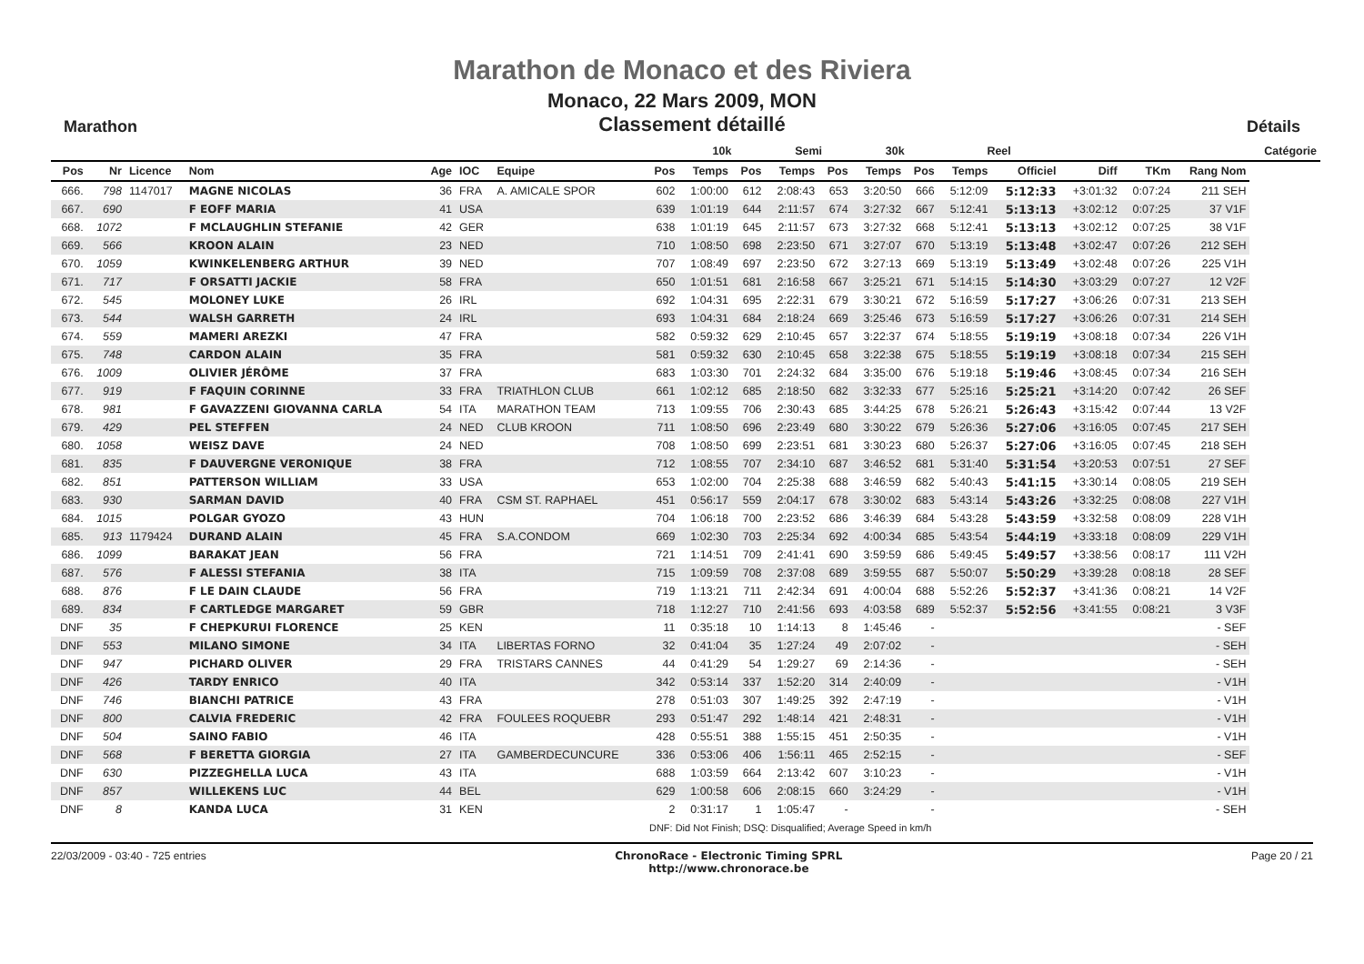Marathon de Monaco et des Riviera
Monaco, 22 Mars 2009, MON
Marathon Classement détaillé Détails
| | | | | | | | | 10k | | Semi | | 30k | | Reel | | | | | Catégorie |
| --- | --- | --- | --- | --- | --- | --- | --- | --- | --- | --- | --- | --- | --- | --- | --- | --- | --- | --- | --- |
| Pos | Nr | Licence | Nom | Age | IOC | Equipe | Pos | Temps | Pos | Temps | Pos | Temps | Pos | Temps | Officiel | Diff | TKm | Rang Nom | |
| 666. | 798 | 1147017 | MAGNE NICOLAS | 36 | FRA | A. AMICALE SPOR | 602 | 1:00:00 | 612 | 2:08:43 | 653 | 3:20:50 | 666 | 5:12:09 | 5:12:33 | +3:01:32 | 0:07:24 | 211 SEH | |
| 667. | 690 | | F EOFF MARIA | 41 | USA | | 639 | 1:01:19 | 644 | 2:11:57 | 674 | 3:27:32 | 667 | 5:12:41 | 5:13:13 | +3:02:12 | 0:07:25 | 37 V1F | |
| 668. | 1072 | | F MCLAUGHLIN STEFANIE | 42 | GER | | 638 | 1:01:19 | 645 | 2:11:57 | 673 | 3:27:32 | 668 | 5:12:41 | 5:13:13 | +3:02:12 | 0:07:25 | 38 V1F | |
| 669. | 566 | | KROON ALAIN | 23 | NED | | 710 | 1:08:50 | 698 | 2:23:50 | 671 | 3:27:07 | 670 | 5:13:19 | 5:13:48 | +3:02:47 | 0:07:26 | 212 SEH | |
| 670. | 1059 | | KWINKELENBERG ARTHUR | 39 | NED | | 707 | 1:08:49 | 697 | 2:23:50 | 672 | 3:27:13 | 669 | 5:13:19 | 5:13:49 | +3:02:48 | 0:07:26 | 225 V1H | |
| 671. | 717 | | F ORSATTI JACKIE | 58 | FRA | | 650 | 1:01:51 | 681 | 2:16:58 | 667 | 3:25:21 | 671 | 5:14:15 | 5:14:30 | +3:03:29 | 0:07:27 | 12 V2F | |
| 672. | 545 | | MOLONEY LUKE | 26 | IRL | | 692 | 1:04:31 | 695 | 2:22:31 | 679 | 3:30:21 | 672 | 5:16:59 | 5:17:27 | +3:06:26 | 0:07:31 | 213 SEH | |
| 673. | 544 | | WALSH GARRETH | 24 | IRL | | 693 | 1:04:31 | 684 | 2:18:24 | 669 | 3:25:46 | 673 | 5:16:59 | 5:17:27 | +3:06:26 | 0:07:31 | 214 SEH | |
| 674. | 559 | | MAMERI AREZKI | 47 | FRA | | 582 | 0:59:32 | 629 | 2:10:45 | 657 | 3:22:37 | 674 | 5:18:55 | 5:19:19 | +3:08:18 | 0:07:34 | 226 V1H | |
| 675. | 748 | | CARDON ALAIN | 35 | FRA | | 581 | 0:59:32 | 630 | 2:10:45 | 658 | 3:22:38 | 675 | 5:18:55 | 5:19:19 | +3:08:18 | 0:07:34 | 215 SEH | |
| 676. | 1009 | | OLIVIER JÉRÔME | 37 | FRA | | 683 | 1:03:30 | 701 | 2:24:32 | 684 | 3:35:00 | 676 | 5:19:18 | 5:19:46 | +3:08:45 | 0:07:34 | 216 SEH | |
| 677. | 919 | | F FAQUIN CORINNE | 33 | FRA | TRIATHLON CLUB | 661 | 1:02:12 | 685 | 2:18:50 | 682 | 3:32:33 | 677 | 5:25:16 | 5:25:21 | +3:14:20 | 0:07:42 | 26 SEF | |
| 678. | 981 | | F GAVAZZENI GIOVANNA CARLA | 54 | ITA | MARATHON TEAM | 713 | 1:09:55 | 706 | 2:30:43 | 685 | 3:44:25 | 678 | 5:26:21 | 5:26:43 | +3:15:42 | 0:07:44 | 13 V2F | |
| 679. | 429 | | PEL STEFFEN | 24 | NED | CLUB KROON | 711 | 1:08:50 | 696 | 2:23:49 | 680 | 3:30:22 | 679 | 5:26:36 | 5:27:06 | +3:16:05 | 0:07:45 | 217 SEH | |
| 680. | 1058 | | WEISZ DAVE | 24 | NED | | 708 | 1:08:50 | 699 | 2:23:51 | 681 | 3:30:23 | 680 | 5:26:37 | 5:27:06 | +3:16:05 | 0:07:45 | 218 SEH | |
| 681. | 835 | | F DAUVERGNE VERONIQUE | 38 | FRA | | 712 | 1:08:55 | 707 | 2:34:10 | 687 | 3:46:52 | 681 | 5:31:40 | 5:31:54 | +3:20:53 | 0:07:51 | 27 SEF | |
| 682. | 851 | | PATTERSON WILLIAM | 33 | USA | | 653 | 1:02:00 | 704 | 2:25:38 | 688 | 3:46:59 | 682 | 5:40:43 | 5:41:15 | +3:30:14 | 0:08:05 | 219 SEH | |
| 683. | 930 | | SARMAN DAVID | 40 | FRA | CSM ST. RAPHAEL | 451 | 0:56:17 | 559 | 2:04:17 | 678 | 3:30:02 | 683 | 5:43:14 | 5:43:26 | +3:32:25 | 0:08:08 | 227 V1H | |
| 684. | 1015 | | POLGAR GYOZO | 43 | HUN | | 704 | 1:06:18 | 700 | 2:23:52 | 686 | 3:46:39 | 684 | 5:43:28 | 5:43:59 | +3:32:58 | 0:08:09 | 228 V1H | |
| 685. | 913 | 1179424 | DURAND ALAIN | 45 | FRA | S.A.CONDOM | 669 | 1:02:30 | 703 | 2:25:34 | 692 | 4:00:34 | 685 | 5:43:54 | 5:44:19 | +3:33:18 | 0:08:09 | 229 V1H | |
| 686. | 1099 | | BARAKAT JEAN | 56 | FRA | | 721 | 1:14:51 | 709 | 2:41:41 | 690 | 3:59:59 | 686 | 5:49:45 | 5:49:57 | +3:38:56 | 0:08:17 | 111 V2H | |
| 687. | 576 | | F ALESSI STEFANIA | 38 | ITA | | 715 | 1:09:59 | 708 | 2:37:08 | 689 | 3:59:55 | 687 | 5:50:07 | 5:50:29 | +3:39:28 | 0:08:18 | 28 SEF | |
| 688. | 876 | | F LE DAIN CLAUDE | 56 | FRA | | 719 | 1:13:21 | 711 | 2:42:34 | 691 | 4:00:04 | 688 | 5:52:26 | 5:52:37 | +3:41:36 | 0:08:21 | 14 V2F | |
| 689. | 834 | | F CARTLEDGE MARGARET | 59 | GBR | | 718 | 1:12:27 | 710 | 2:41:56 | 693 | 4:03:58 | 689 | 5:52:37 | 5:52:56 | +3:41:55 | 0:08:21 | 3 V3F | |
| DNF | 35 | | F CHEPKURUI FLORENCE | 25 | KEN | | 11 | 0:35:18 | 10 | 1:14:13 | 8 | 1:45:46 | - | | | | | - SEF | |
| DNF | 553 | | MILANO SIMONE | 34 | ITA | LIBERTAS FORNO | 32 | 0:41:04 | 35 | 1:27:24 | 49 | 2:07:02 | - | | | | | - SEH | |
| DNF | 947 | | PICHARD OLIVER | 29 | FRA | TRISTARS CANNES | 44 | 0:41:29 | 54 | 1:29:27 | 69 | 2:14:36 | - | | | | | - SEH | |
| DNF | 426 | | TARDY ENRICO | 40 | ITA | | 342 | 0:53:14 | 337 | 1:52:20 | 314 | 2:40:09 | - | | | | | - V1H | |
| DNF | 746 | | BIANCHI PATRICE | 43 | FRA | | 278 | 0:51:03 | 307 | 1:49:25 | 392 | 2:47:19 | - | | | | | - V1H | |
| DNF | 800 | | CALVIA FREDERIC | 42 | FRA | FOULEES ROQUEBR | 293 | 0:51:47 | 292 | 1:48:14 | 421 | 2:48:31 | - | | | | | - V1H | |
| DNF | 504 | | SAINO FABIO | 46 | ITA | | 428 | 0:55:51 | 388 | 1:55:15 | 451 | 2:50:35 | - | | | | | - V1H | |
| DNF | 568 | | F BERETTA GIORGIA | 27 | ITA | GAMBERDECUNCURE | 336 | 0:53:06 | 406 | 1:56:11 | 465 | 2:52:15 | - | | | | | - SEF | |
| DNF | 630 | | PIZZEGHELLA LUCA | 43 | ITA | | 688 | 1:03:59 | 664 | 2:13:42 | 607 | 3:10:23 | - | | | | | - V1H | |
| DNF | 857 | | WILLEKENS LUC | 44 | BEL | | 629 | 1:00:58 | 606 | 2:08:15 | 660 | 3:24:29 | - | | | | | - V1H | |
| DNF | 8 | | KANDA LUCA | 31 | KEN | | 2 | 0:31:17 | 1 | 1:05:47 | - | | - | | | | | - SEH | |
| | | | | | | | DNF: Did Not Finish; DSQ: Disqualified; Average Speed in km/h | | | | | | | | | | | | |
22/03/2009 - 03:40 - 725 entries ChronoRace - Electronic Timing SPRL
http://www.chronorace.be Page 20 / 21